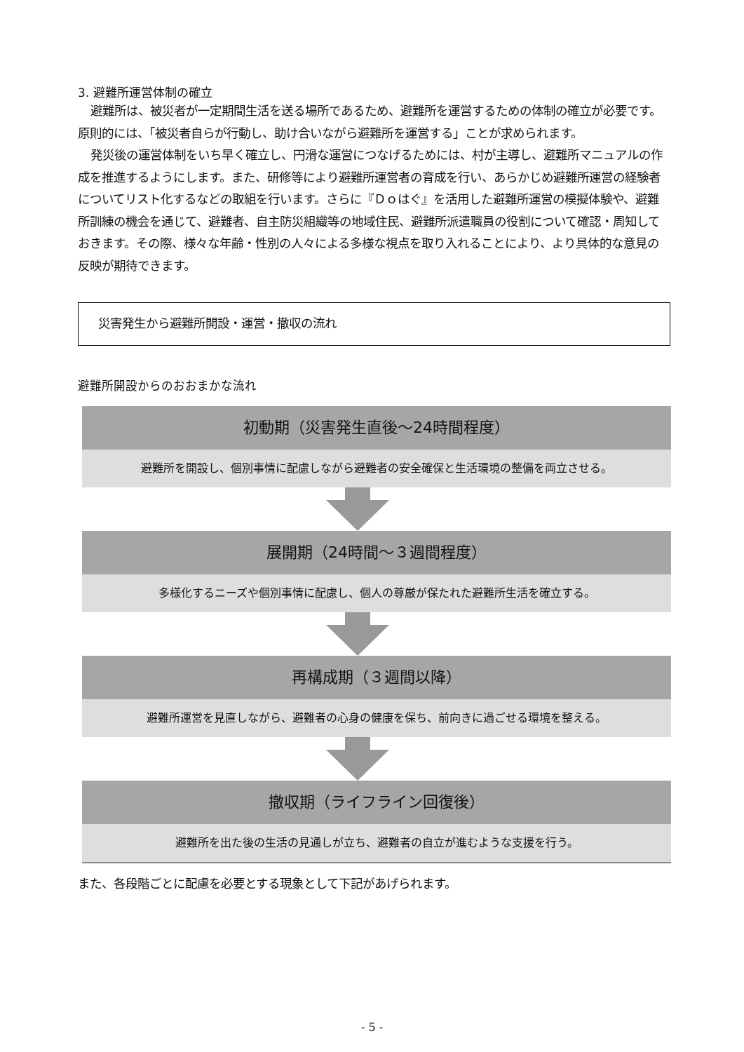3. 避難所運営体制の確立
避難所は、被災者が一定期間生活を送る場所であるため、避難所を運営するための体制の確立が必要です。原則的には、「被災者自らが行動し、助け合いながら避難所を運営する」ことが求められます。
発災後の運営体制をいち早く確立し、円滑な運営につなげるためには、村が主導し、避難所マニュアルの作成を推進するようにします。また、研修等により避難所運営者の育成を行い、あらかじめ避難所運営の経験者についてリスト化するなどの取組を行います。さらに『Ｄｏはぐ』を活用した避難所運営の模擬体験や、避難所訓練の機会を通じて、避難者、自主防災組織等の地域住民、避難所派遣職員の役割について確認・周知しておきます。その際、様々な年齢・性別の人々による多様な視点を取り入れることにより、より具体的な意見の反映が期待できます。
災害発生から避難所開設・運営・撤収の流れ
避難所開設からのおおまかな流れ
初動期（災害発生直後～24時間程度）
避難所を開設し、個別事情に配慮しながら避難者の安全確保と生活環境の整備を両立させる。
展開期（24時間～３週間程度）
多様化するニーズや個別事情に配慮し、個人の尊厳が保たれた避難所生活を確立する。
再構成期（３週間以降）
避難所運営を見直しながら、避難者の心身の健康を保ち、前向きに過ごせる環境を整える。
撤収期（ライフライン回復後）
避難所を出た後の生活の見通しが立ち、避難者の自立が進むような支援を行う。
また、各段階ごとに配慮を必要とする現象として下記があげられます。
- 5 -